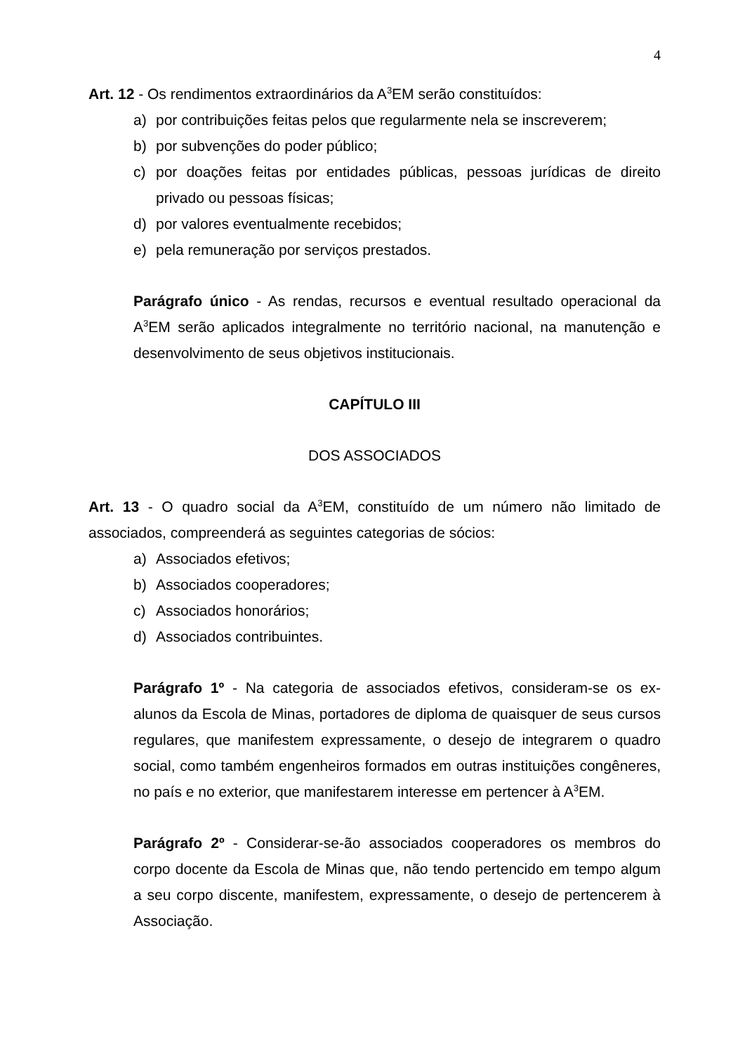4
Art. 12 - Os rendimentos extraordinários da A<sup>3</sup>EM serão constituídos:
a) por contribuições feitas pelos que regularmente nela se inscreverem;
b) por subvenções do poder público;
c) por doações feitas por entidades públicas, pessoas jurídicas de direito privado ou pessoas físicas;
d) por valores eventualmente recebidos;
e) pela remuneração por serviços prestados.
Parágrafo único - As rendas, recursos e eventual resultado operacional da A<sup>3</sup>EM serão aplicados integralmente no território nacional, na manutenção e desenvolvimento de seus objetivos institucionais.
CAPÍTULO III
DOS ASSOCIADOS
Art. 13 - O quadro social da A<sup>3</sup>EM, constituído de um número não limitado de associados, compreenderá as seguintes categorias de sócios:
a) Associados efetivos;
b) Associados cooperadores;
c) Associados honorários;
d) Associados contribuintes.
Parágrafo 1º - Na categoria de associados efetivos, consideram-se os ex-alunos da Escola de Minas, portadores de diploma de quaisquer de seus cursos regulares, que manifestem expressamente, o desejo de integrarem o quadro social, como também engenheiros formados em outras instituições congêneres, no país e no exterior, que manifestarem interesse em pertencer à A<sup>3</sup>EM.
Parágrafo 2º - Considerar-se-ão associados cooperadores os membros do corpo docente da Escola de Minas que, não tendo pertencido em tempo algum a seu corpo discente, manifestem, expressamente, o desejo de pertencerem à Associação.